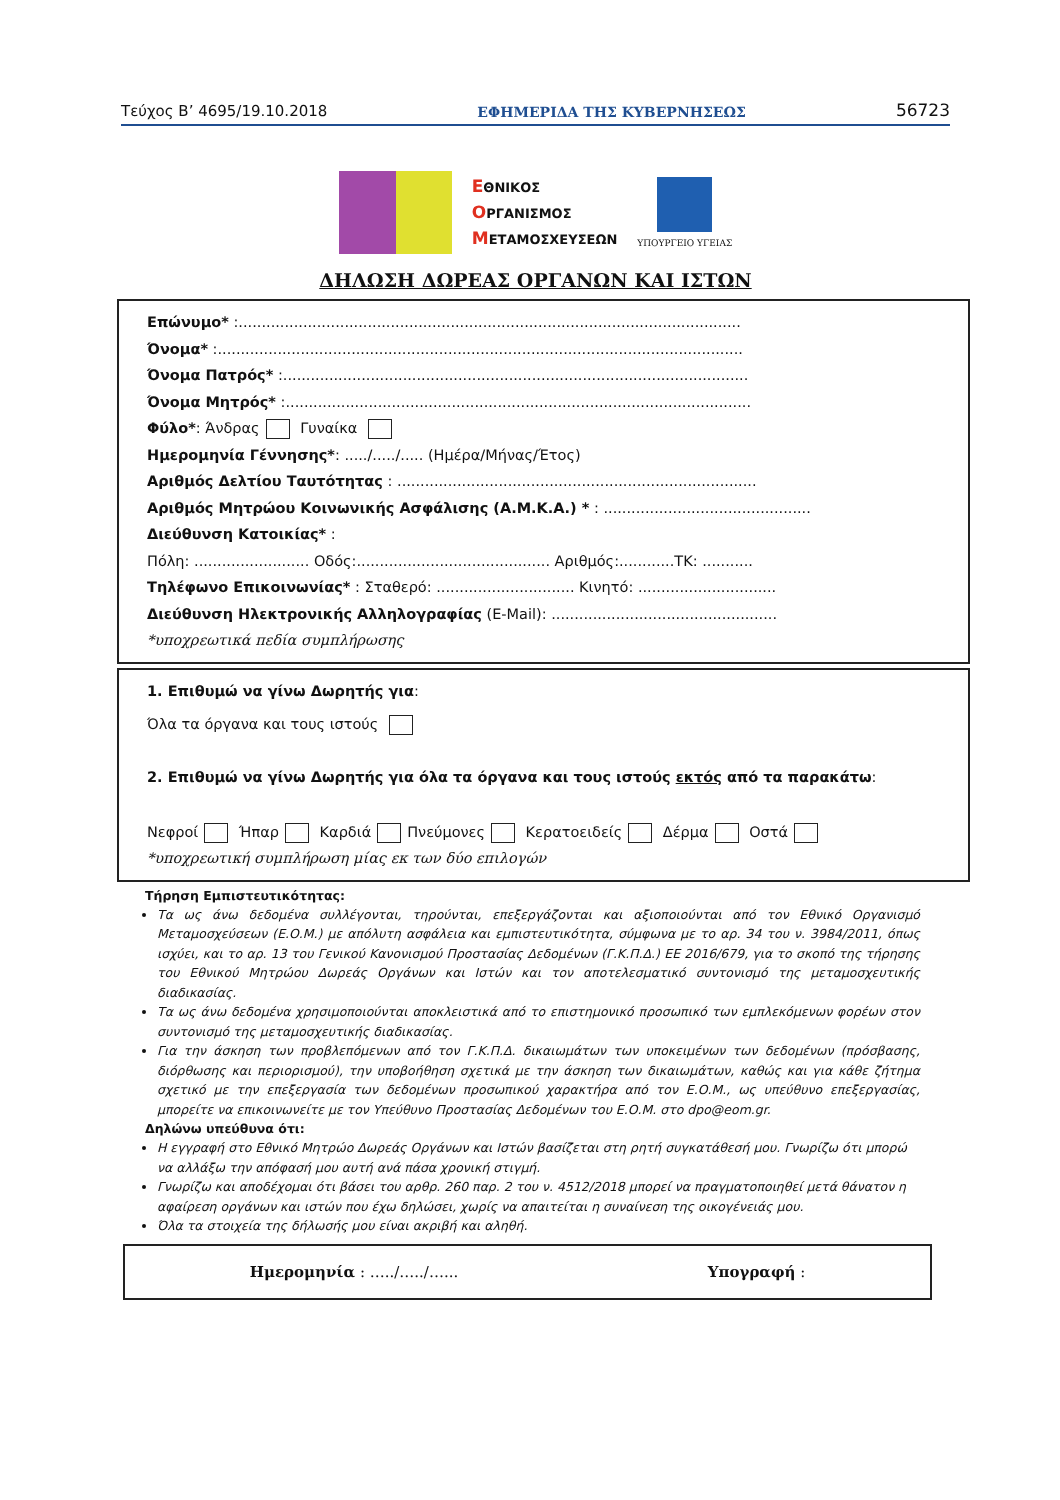Τεύχος Β’ 4695/19.10.2018 ΕΦΗΜΕΡΙΔΑ ΤΗΣ ΚΥΒΕΡΝΗΣΕΩΣ 56723
ΕΘΝΙΚΟΣ
ΟΡΓΑΝΙΣΜΟΣ
ΜΕΤΑΜΟΣΧΕΥΣΕΩΝ
ΥΠΟΥΡΓΕΙΟ ΥΓΕΙΑΣ
ΔΗΛΩΣΗ ΔΩΡΕΑΣ ΟΡΓΑΝΩΝ ΚΑΙ ΙΣΤΩΝ
Επώνυμο* :.............................................................................................................
Όνομα* :..................................................................................................................
Όνομα Πατρός* :.....................................................................................................
Όνομα Μητρός* :.....................................................................................................
Φύλο*: Άνδρας Γυναίκα
Ημερομηνία Γέννησης*: ...../...../..... (Ημέρα/Μήνας/Έτος)
Αριθμός Δελτίου Ταυτότητας : ..............................................................................
Αριθμός Μητρώου Κοινωνικής Ασφάλισης (Α.Μ.Κ.Α.) * : .............................................
Διεύθυνση Κατοικίας* :
Πόλη: ......................... Οδός:.......................................... Αριθμός:............ΤΚ: ...........
Τηλέφωνο Επικοινωνίας* : Σταθερό: .............................. Κινητό: ..............................
Διεύθυνση Ηλεκτρονικής Αλληλογραφίας (E-Mail): .................................................
*υποχρεωτικά πεδία συμπλήρωσης
1. Επιθυμώ να γίνω Δωρητής για:
Όλα τα όργανα και τους ιστούς
2. Επιθυμώ να γίνω Δωρητής για όλα τα όργανα και τους ιστούς εκτός από τα παρακάτω:
Νεφροί Ήπαρ Καρδιά Πνεύμονες Κερατοειδείς Δέρμα Οστά
*υποχρεωτική συμπλήρωση μίας εκ των δύο επιλογών
Τήρηση Εμπιστευτικότητας:
Τα ως άνω δεδομένα συλλέγονται, τηρούνται, επεξεργάζονται και αξιοποιούνται από τον Εθνικό Οργανισμό Μεταμοσχεύσεων (Ε.Ο.Μ.) με απόλυτη ασφάλεια και εμπιστευτικότητα, σύμφωνα με το αρ. 34 του ν. 3984/2011, όπως ισχύει, και το αρ. 13 του Γενικού Κανονισμού Προστασίας Δεδομένων (Γ.Κ.Π.Δ.) ΕΕ 2016/679, για το σκοπό της τήρησης του Εθνικού Μητρώου Δωρεάς Οργάνων και Ιστών και τον αποτελεσματικό συντονισμό της μεταμοσχευτικής διαδικασίας.
Τα ως άνω δεδομένα χρησιμοποιούνται αποκλειστικά από το επιστημονικό προσωπικό των εμπλεκόμενων φορέων στον συντονισμό της μεταμοσχευτικής διαδικασίας.
Για την άσκηση των προβλεπόμενων από τον Γ.Κ.Π.Δ. δικαιωμάτων των υποκειμένων των δεδομένων (πρόσβασης, διόρθωσης και περιορισμού), την υποβοήθηση σχετικά με την άσκηση των δικαιωμάτων, καθώς και για κάθε ζήτημα σχετικό με την επεξεργασία των δεδομένων προσωπικού χαρακτήρα από τον Ε.Ο.Μ., ως υπεύθυνο επεξεργασίας, μπορείτε να επικοινωνείτε με τον Υπεύθυνο Προστασίας Δεδομένων του Ε.Ο.Μ. στο dpo@eom.gr.
Δηλώνω υπεύθυνα ότι:
Η εγγραφή στο Εθνικό Μητρώο Δωρεάς Οργάνων και Ιστών βασίζεται στη ρητή συγκατάθεσή μου. Γνωρίζω ότι μπορώ να αλλάξω την απόφασή μου αυτή ανά πάσα χρονική στιγμή.
Γνωρίζω και αποδέχομαι ότι βάσει του αρθρ. 260 παρ. 2 του ν. 4512/2018 μπορεί να πραγματοποιηθεί μετά θάνατον η αφαίρεση οργάνων και ιστών που έχω δηλώσει, χωρίς να απαιτείται η συναίνεση της οικογένειάς μου.
Όλα τα στοιχεία της δήλωσής μου είναι ακριβή και αληθή.
Ημερομηνία : …../…../…... Υπογραφή :